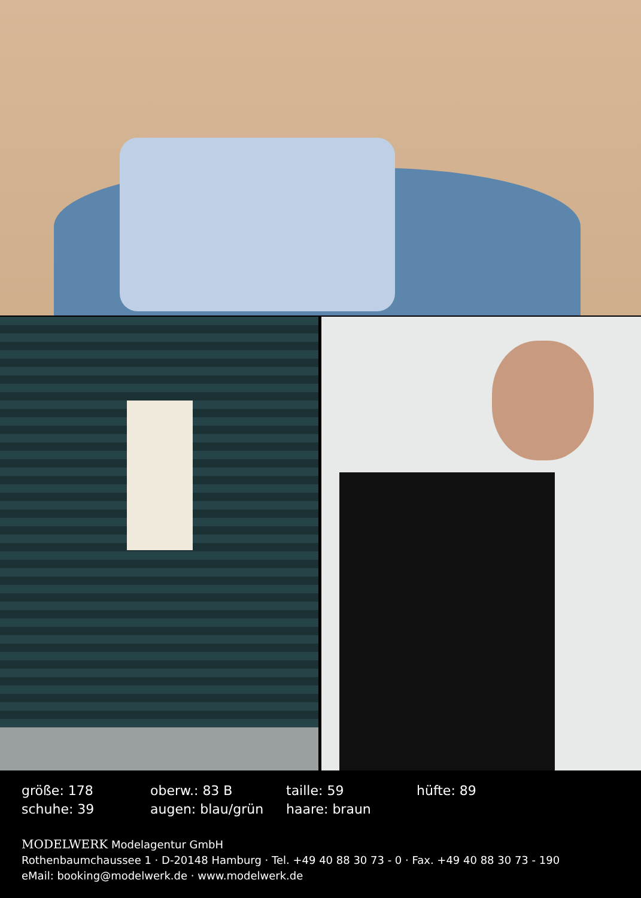| größe: 178 | oberw.: 83 B | taille: 59 | hüfte: 89 |
| schuhe: 39 | augen: blau/grün | haare: braun | |
MODELWERK Modelagentur GmbH
Rothenbaumchaussee 1 · D-20148 Hamburg · Tel. +49 40 88 30 73 - 0 · Fax. +49 40 88 30 73 - 190
eMail: booking@modelwerk.de · www.modelwerk.de